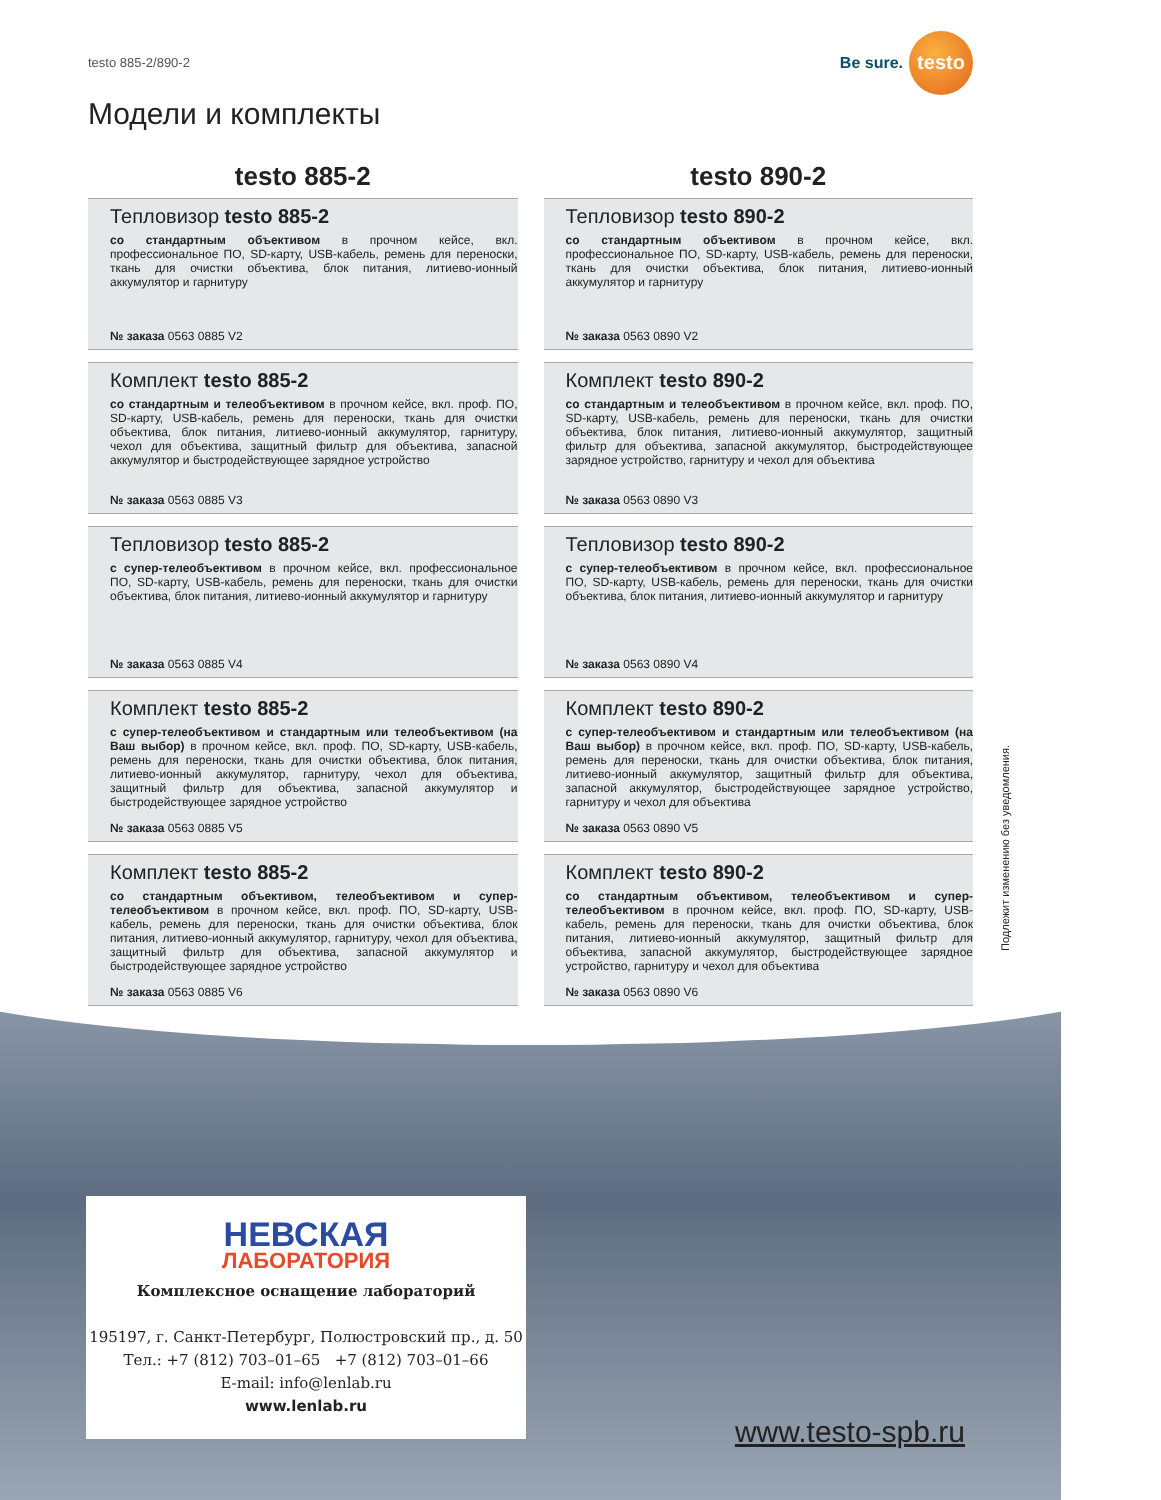testo 885-2/890-2
Be sure.
testo
Модели и комплекты
testo 885-2
Тепловизор testo 885-2
со стандартным объективом в прочном кейсе, вкл. профессиональное ПО, SD-карту, USB-кабель, ремень для переноски, ткань для очистки объектива, блок питания, литиево-ионный аккумулятор и гарнитуру
№ заказа 0563 0885 V2
Комплект testo 885-2
со стандартным и телеобъективом в прочном кейсе, вкл. проф. ПО, SD-карту, USB-кабель, ремень для переноски, ткань для очистки объектива, блок питания, литиево-ионный аккумулятор, гарнитуру, чехол для объектива, защитный фильтр для объектива, запасной аккумулятор и быстродействующее зарядное устройство
№ заказа 0563 0885 V3
Тепловизор testo 885-2
с супер-телеобъективом в прочном кейсе, вкл. профессиональное ПО, SD-карту, USB-кабель, ремень для переноски, ткань для очистки объектива, блок питания, литиево-ионный аккумулятор и гарнитуру
№ заказа 0563 0885 V4
Комплект testo 885-2
с супер-телеобъективом и стандартным или телеобъективом (на Ваш выбор) в прочном кейсе, вкл. проф. ПО, SD-карту, USB-кабель, ремень для переноски, ткань для очистки объектива, блок питания, литиево-ионный аккумулятор, гарнитуру, чехол для объектива, защитный фильтр для объектива, запасной аккумулятор и быстродействующее зарядное устройство
№ заказа 0563 0885 V5
Комплект testo 885-2
со стандартным объективом, телеобъективом и супер-телеобъективом в прочном кейсе, вкл. проф. ПО, SD-карту, USB-кабель, ремень для переноски, ткань для очистки объектива, блок питания, литиево-ионный аккумулятор, гарнитуру, чехол для объектива, защитный фильтр для объектива, запасной аккумулятор и быстродействующее зарядное устройство
№ заказа 0563 0885 V6
testo 890-2
Тепловизор testo 890-2
со стандартным объективом в прочном кейсе, вкл. профессиональное ПО, SD-карту, USB-кабель, ремень для переноски, ткань для очистки объектива, блок питания, литиево-ионный аккумулятор и гарнитуру
№ заказа 0563 0890 V2
Комплект testo 890-2
со стандартным и телеобъективом в прочном кейсе, вкл. проф. ПО, SD-карту, USB-кабель, ремень для переноски, ткань для очистки объектива, блок питания, литиево-ионный аккумулятор, защитный фильтр для объектива, запасной аккумулятор, быстродействующее зарядное устройство, гарнитуру и чехол для объектива
№ заказа 0563 0890 V3
Тепловизор testo 890-2
с супер-телеобъективом в прочном кейсе, вкл. профессиональное ПО, SD-карту, USB-кабель, ремень для переноски, ткань для очистки объектива, блок питания, литиево-ионный аккумулятор и гарнитуру
№ заказа 0563 0890 V4
Комплект testo 890-2
с супер-телеобъективом и стандартным или телеобъективом (на Ваш выбор) в прочном кейсе, вкл. проф. ПО, SD-карту, USB-кабель, ремень для переноски, ткань для очистки объектива, блок питания, литиево-ионный аккумулятор, защитный фильтр для объектива, запасной аккумулятор, быстродействующее зарядное устройство, гарнитуру и чехол для объектива
№ заказа 0563 0890 V5
Комплект testo 890-2
со стандартным объективом, телеобъективом и супер-телеобъективом в прочном кейсе, вкл. проф. ПО, SD-карту, USB-кабель, ремень для переноски, ткань для очистки объектива, блок питания, литиево-ионный аккумулятор, защитный фильтр для объектива, запасной аккумулятор, быстродействующее зарядное устройство, гарнитуру и чехол для объектива
№ заказа 0563 0890 V6
Подлежит изменению без уведомления.
НЕВСКАЯ
ЛАБОРАТОРИЯ
Комплексное оснащение лабораторий
195197, г. Санкт-Петербург, Полюстровский пр., д. 50
Тел.: +7 (812) 703–01–65 +7 (812) 703–01–66
E-mail: info@lenlab.ru
www.lenlab.ru
www.testo-spb.ru